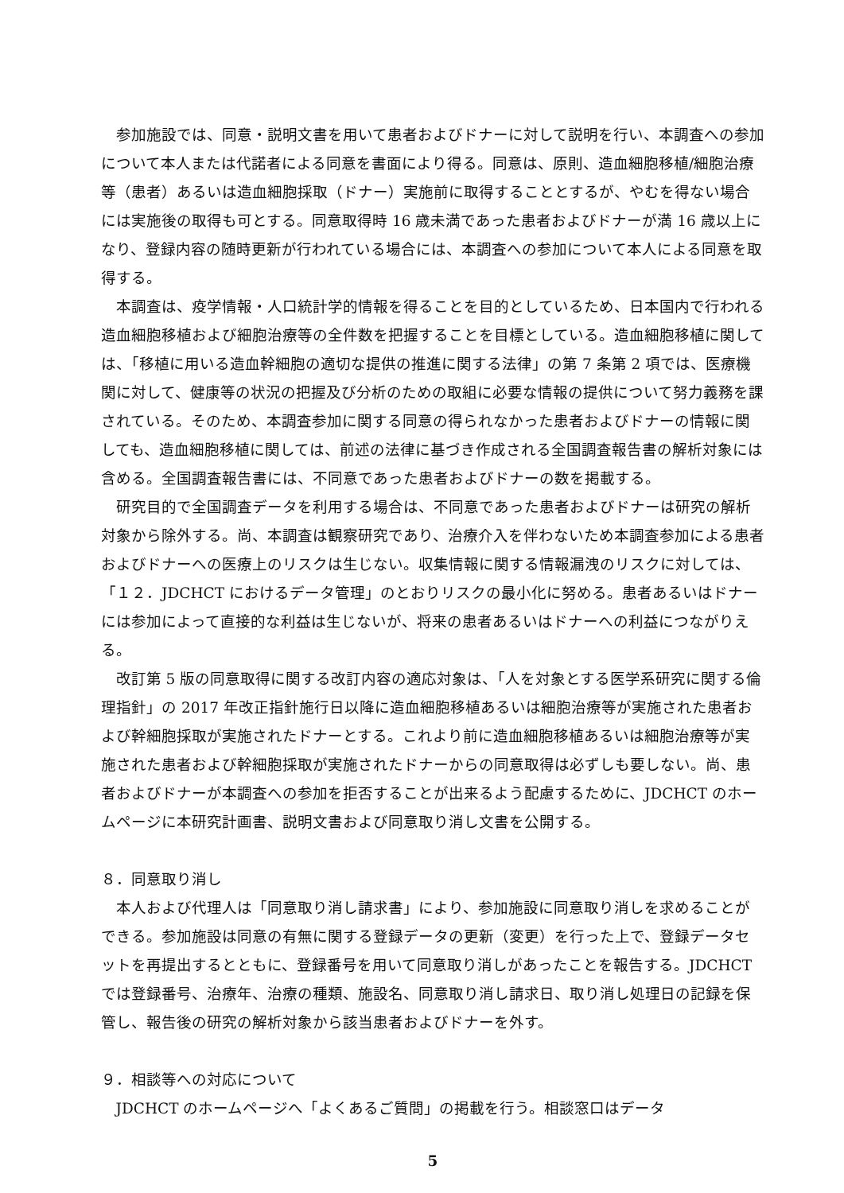参加施設では、同意・説明文書を用いて患者およびドナーに対して説明を行い、本調査への参加について本人または代諾者による同意を書面により得る。同意は、原則、造血細胞移植/細胞治療等（患者）あるいは造血細胞採取（ドナー）実施前に取得することとするが、やむを得ない場合には実施後の取得も可とする。同意取得時 16 歳未満であった患者およびドナーが満 16 歳以上になり、登録内容の随時更新が行われている場合には、本調査への参加について本人による同意を取得する。
本調査は、疫学情報・人口統計学的情報を得ることを目的としているため、日本国内で行われる造血細胞移植および細胞治療等の全件数を把握することを目標としている。造血細胞移植に関しては、「移植に用いる造血幹細胞の適切な提供の推進に関する法律」の第 7 条第 2 項では、医療機関に対して、健康等の状況の把握及び分析のための取組に必要な情報の提供について努力義務を課されている。そのため、本調査参加に関する同意の得られなかった患者およびドナーの情報に関しても、造血細胞移植に関しては、前述の法律に基づき作成される全国調査報告書の解析対象には含める。全国調査報告書には、不同意であった患者およびドナーの数を掲載する。
研究目的で全国調査データを利用する場合は、不同意であった患者およびドナーは研究の解析対象から除外する。尚、本調査は観察研究であり、治療介入を伴わないため本調査参加による患者およびドナーへの医療上のリスクは生じない。収集情報に関する情報漏洩のリスクに対しては、「１２．JDCHCT におけるデータ管理」のとおりリスクの最小化に努める。患者あるいはドナーには参加によって直接的な利益は生じないが、将来の患者あるいはドナーへの利益につながりえる。
改訂第 5 版の同意取得に関する改訂内容の適応対象は、「人を対象とする医学系研究に関する倫理指針」の 2017 年改正指針施行日以降に造血細胞移植あるいは細胞治療等が実施された患者および幹細胞採取が実施されたドナーとする。これより前に造血細胞移植あるいは細胞治療等が実施された患者および幹細胞採取が実施されたドナーからの同意取得は必ずしも要しない。尚、患者およびドナーが本調査への参加を拒否することが出来るよう配慮するために、JDCHCT のホームページに本研究計画書、説明文書および同意取り消し文書を公開する。
８．同意取り消し
本人および代理人は「同意取り消し請求書」により、参加施設に同意取り消しを求めることができる。参加施設は同意の有無に関する登録データの更新（変更）を行った上で、登録データセットを再提出するとともに、登録番号を用いて同意取り消しがあったことを報告する。JDCHCT では登録番号、治療年、治療の種類、施設名、同意取り消し請求日、取り消し処理日の記録を保管し、報告後の研究の解析対象から該当患者およびドナーを外す。
９．相談等への対応について
JDCHCT のホームページへ「よくあるご質問」の掲載を行う。相談窓口はデータ
5